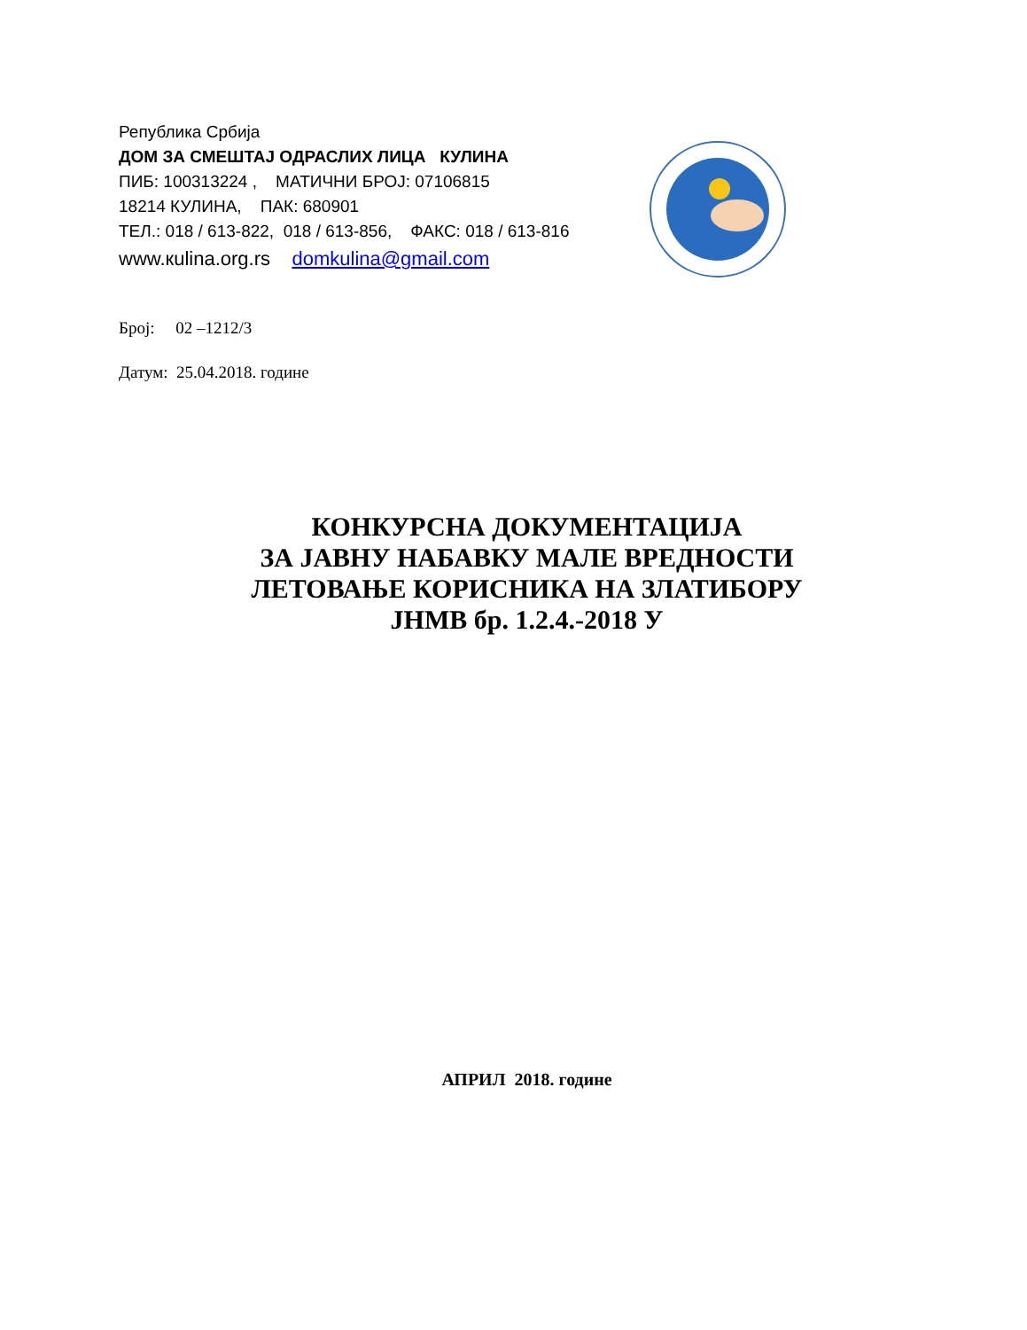Република Србија
ДОМ ЗА СМЕШТАЈ ОДРАСЛИХ ЛИЦА КУЛИНА
ПИБ: 100313224 , МАТИЧНИ БРОЈ: 07106815
18214 КУЛИНА, ПАК: 680901
ТЕЛ.: 018 / 613-822, 018 / 613-856, ФАКС: 018 / 613-816
www.кulina.org.rs domkulina@gmail.com
Број: 02 –1212/3
Датум: 25.04.2018. године
КОНКУРСНА ДОКУМЕНТАЦИЈА
ЗА ЈАВНУ НАБАВКУ МАЛЕ ВРЕДНОСТИ
ЛЕТОВАЊЕ КОРИСНИКА НА ЗЛАТИБОРУ
ЈНМВ бр. 1.2.4.-2018 У
АПРИЛ 2018. године